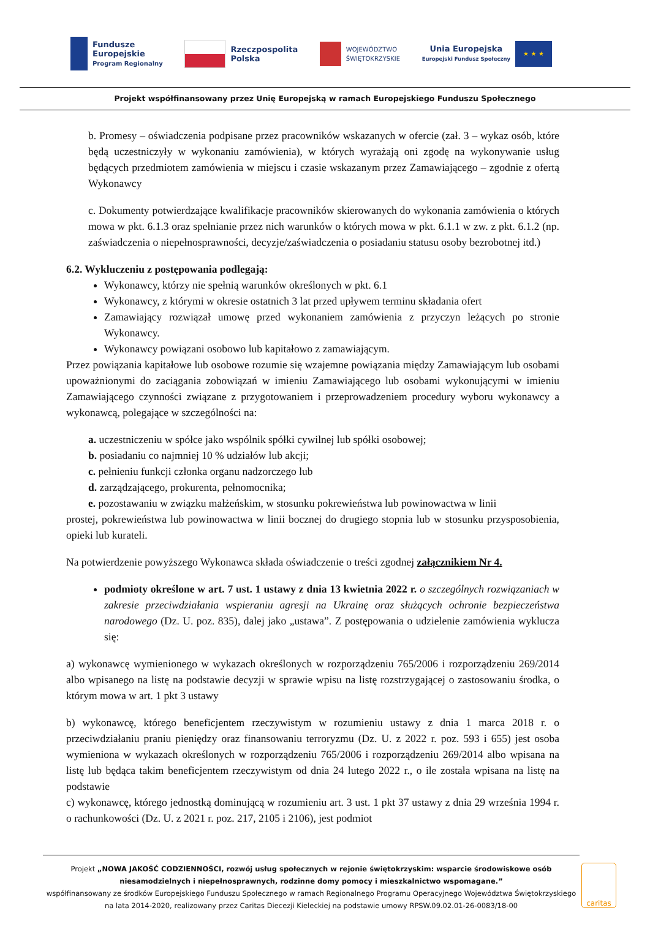Fundusze
Europejskie
Program Regionalny
Rzeczpospolita
Polska
WOJEWÓDZTWO
ŚWIĘTOKRZYSKIE
Unia Europejska
Europejski Fundusz Społeczny
★ ★ ★
Projekt współfinansowany przez Unię Europejską w ramach Europejskiego Funduszu Społecznego
b. Promesy – oświadczenia podpisane przez pracowników wskazanych w ofercie (zał. 3 – wykaz osób, które będą uczestniczyły w wykonaniu zamówienia), w których wyrażają oni zgodę na wykonywanie usług będących przedmiotem zamówienia w miejscu i czasie wskazanym przez Zamawiającego – zgodnie z ofertą Wykonawcy
c. Dokumenty potwierdzające kwalifikacje pracowników skierowanych do wykonania zamówienia o których mowa w pkt. 6.1.3 oraz spełnianie przez nich warunków o których mowa w pkt. 6.1.1 w zw. z pkt. 6.1.2 (np. zaświadczenia o niepełnosprawności, decyzje/zaświadczenia o posiadaniu statusu osoby bezrobotnej itd.)
6.2. Wykluczeniu z postępowania podlegają:
Wykonawcy, którzy nie spełnią warunków określonych w pkt. 6.1
Wykonawcy, z którymi w okresie ostatnich 3 lat przed upływem terminu składania ofert
Zamawiający rozwiązał umowę przed wykonaniem zamówienia z przyczyn leżących po stronie Wykonawcy.
Wykonawcy powiązani osobowo lub kapitałowo z zamawiającym.
Przez powiązania kapitałowe lub osobowe rozumie się wzajemne powiązania między Zamawiającym lub osobami upoważnionymi do zaciągania zobowiązań w imieniu Zamawiającego lub osobami wykonującymi w imieniu Zamawiającego czynności związane z przygotowaniem i przeprowadzeniem procedury wyboru wykonawcy a wykonawcą, polegające w szczególności na:
a. uczestniczeniu w spółce jako wspólnik spółki cywilnej lub spółki osobowej;
b. posiadaniu co najmniej 10 % udziałów lub akcji;
c. pełnieniu funkcji członka organu nadzorczego lub
d. zarządzającego, prokurenta, pełnomocnika;
e. pozostawaniu w związku małżeńskim, w stosunku pokrewieństwa lub powinowactwa w linii
prostej, pokrewieństwa lub powinowactwa w linii bocznej do drugiego stopnia lub w stosunku przysposobienia, opieki lub kurateli.
Na potwierdzenie powyższego Wykonawca składa oświadczenie o treści zgodnej załącznikiem Nr 4.
podmioty określone w art. 7 ust. 1 ustawy z dnia 13 kwietnia 2022 r. o szczególnych rozwiązaniach w zakresie przeciwdziałania wspieraniu agresji na Ukrainę oraz służących ochronie bezpieczeństwa narodowego (Dz. U. poz. 835), dalej jako „ustawa”. Z postępowania o udzielenie zamówienia wyklucza się:
a) wykonawcę wymienionego w wykazach określonych w rozporządzeniu 765/2006 i rozporządzeniu 269/2014 albo wpisanego na listę na podstawie decyzji w sprawie wpisu na listę rozstrzygającej o zastosowaniu środka, o którym mowa w art. 1 pkt 3 ustawy
b) wykonawcę, którego beneficjentem rzeczywistym w rozumieniu ustawy z dnia 1 marca 2018 r. o przeciwdziałaniu praniu pieniędzy oraz finansowaniu terroryzmu (Dz. U. z 2022 r. poz. 593 i 655) jest osoba wymieniona w wykazach określonych w rozporządzeniu 765/2006 i rozporządzeniu 269/2014 albo wpisana na listę lub będąca takim beneficjentem rzeczywistym od dnia 24 lutego 2022 r., o ile została wpisana na listę na podstawie
c) wykonawcę, którego jednostką dominującą w rozumieniu art. 3 ust. 1 pkt 37 ustawy z dnia 29 września 1994 r. o rachunkowości (Dz. U. z 2021 r. poz. 217, 2105 i 2106), jest podmiot
Projekt „NOWA JAKOŚĆ CODZIENNOŚCI, rozwój usług społecznych w rejonie świętokrzyskim: wsparcie środowiskowe osób niesamodzielnych i niepełnosprawnych, rodzinne domy pomocy i mieszkalnictwo wspomagane.”
współfinansowany ze środków Europejskiego Funduszu Społecznego w ramach Regionalnego Programu Operacyjnego Województwa Świętokrzyskiego na lata 2014-2020, realizowany przez Caritas Diecezji Kieleckiej na podstawie umowy RPSW.09.02.01-26-0083/18-00
caritas